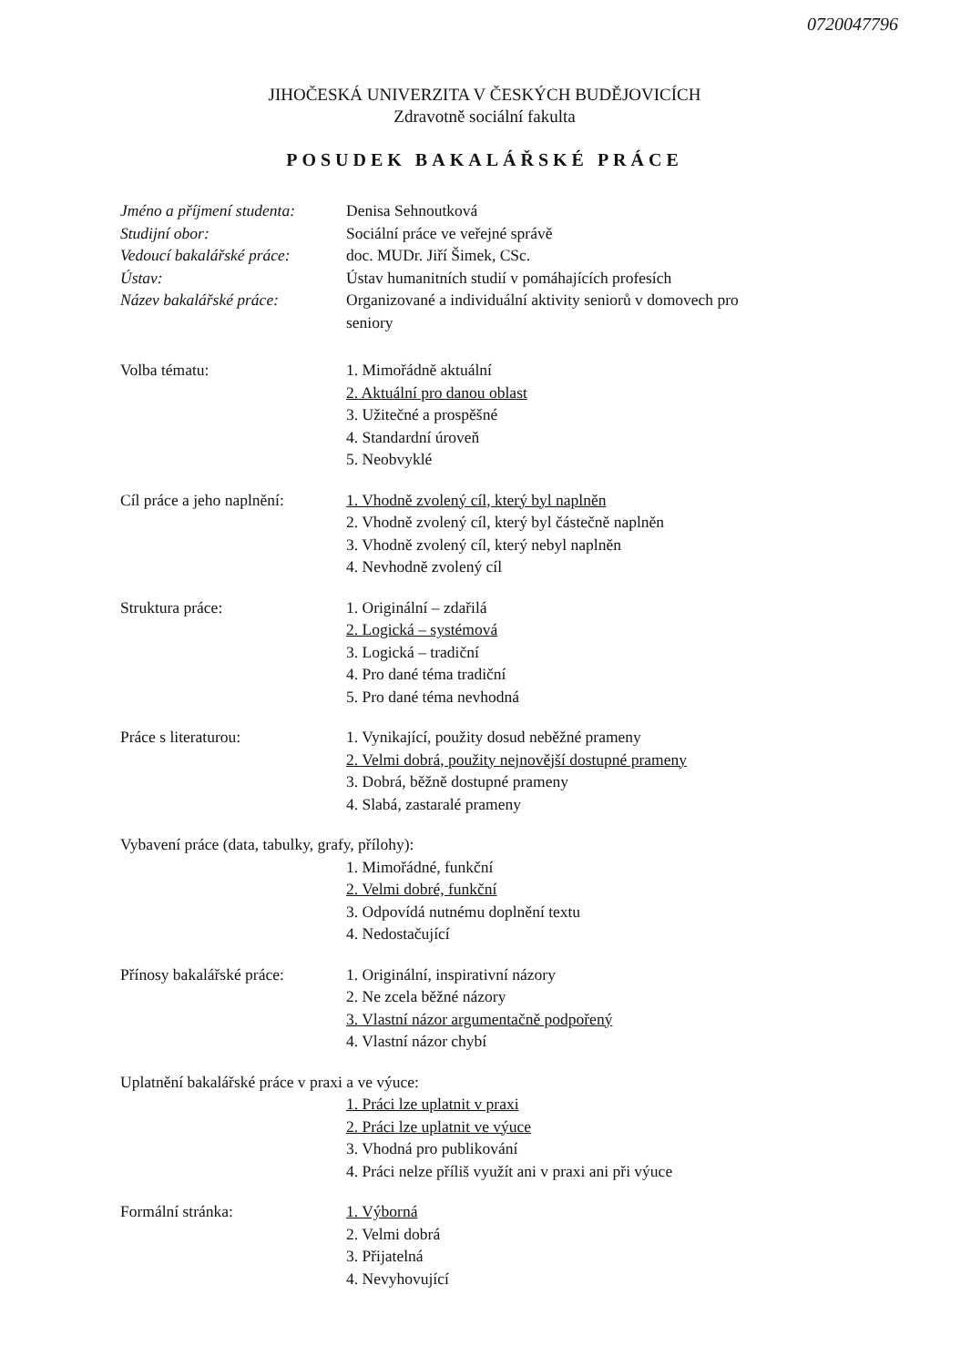0720047796
JIHOČESKÁ UNIVERZITA V ČESKÝCH BUDĚJOVICÍCH
Zdravotně sociální fakulta
POSUDEK BAKALÁŘSKÉ PRÁCE
Jméno a příjmení studenta:
Denisa Sehnoutková
Studijní obor: Sociální práce ve veřejné správě
Vedoucí bakalářské práce:
doc. MUDr. Jiří Šimek, CSc.
Ústav: Ústav humanitních studií v pomáhajících profesích
Název bakalářské práce: Organizované a individuální aktivity seniorů v domovech pro
seniory
Volba tématu: 1. Mimořádně aktuální
2. Aktuální pro danou oblast
3. Užitečné a prospěšné
4. Standardní úroveň
5. Neobvyklé
Cíl práce a jeho naplnění:
1. Vhodně zvolený cíl, který byl naplněn
2. Vhodně zvolený cíl, který byl částečně naplněn
3. Vhodně zvolený cíl, který nebyl naplněn
4. Nevhodně zvolený cíl
Struktura práce: 1. Originální – zdařilá
2. Logická – systémová
3. Logická – tradiční
4. Pro dané téma tradiční
5. Pro dané téma nevhodná
Práce s literaturou: 1. Vynikající, použity dosud neběžné prameny
2. Velmi dobrá, použity nejnovější dostupné prameny
3. Dobrá, běžně dostupné prameny
4. Slabá, zastaralé prameny
Vybavení práce (data, tabulky, grafy, přílohy):
1. Mimořádné, funkční
2. Velmi dobré, funkční
3. Odpovídá nutnému doplnění textu
4. Nedostačující
Přínosy bakalářské práce:
1. Originální, inspirativní názory
2. Ne zcela běžné názory
3. Vlastní názor argumentačně podpořený
4. Vlastní názor chybí
Uplatnění bakalářské práce v praxi a ve výuce:
1. Práci lze uplatnit v praxi
2. Práci lze uplatnit ve výuce
3. Vhodná pro publikování
4. Práci nelze příliš využít ani v praxi ani při výuce
Formální stránka: 1. Výborná
2. Velmi dobrá
3. Přijatelná
4. Nevyhovující